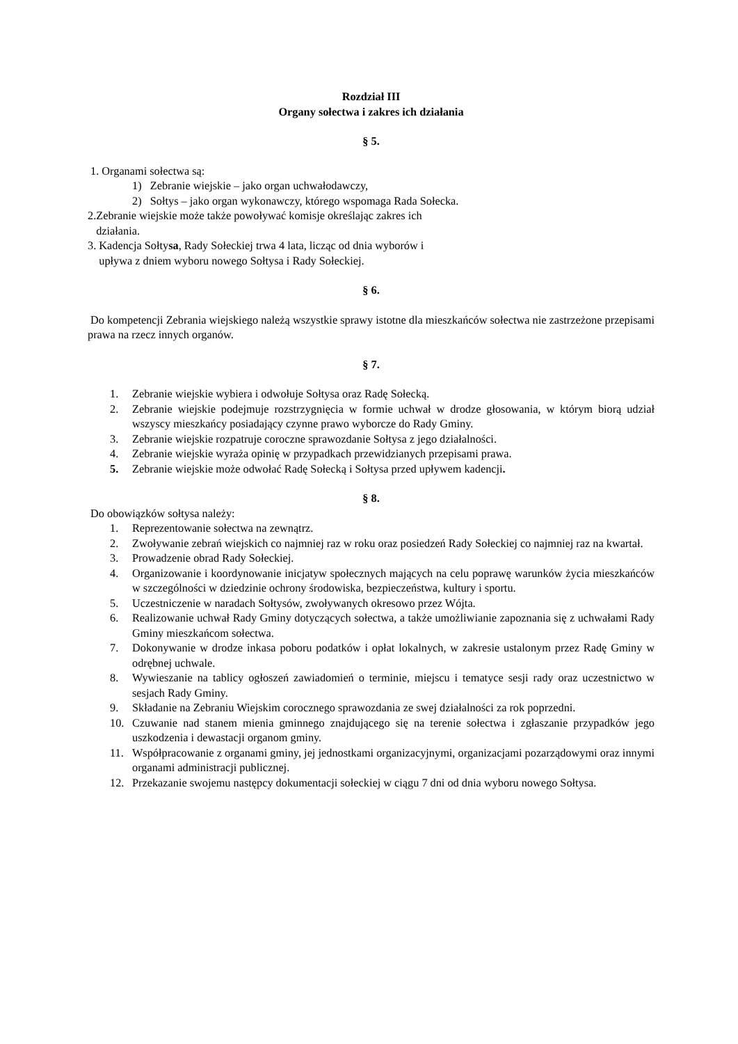Rozdział III
Organy sołectwa i zakres ich działania
§ 5.
1. Organami sołectwa są:
1) Zebranie wiejskie – jako organ uchwałodawczy,
2) Sołtys – jako organ wykonawczy, którego wspomaga Rada Sołecka.
2.Zebranie wiejskie może także powoływać komisje określając zakres ich
działania.
3. Kadencja Sołtysa, Rady Sołeckiej trwa 4 lata, licząc od dnia wyborów i
upływa z dniem wyboru nowego Sołtysa i Rady Sołeckiej.
§ 6.
Do kompetencji Zebrania wiejskiego należą wszystkie sprawy istotne dla mieszkańców sołectwa nie zastrzeżone przepisami prawa na rzecz innych organów.
§ 7.
1. Zebranie wiejskie wybiera i odwołuje Sołtysa oraz Radę Sołecką.
2. Zebranie wiejskie podejmuje rozstrzygnięcia w formie uchwał w drodze głosowania, w którym biorą udział wszyscy mieszkańcy posiadający czynne prawo wyborcze do Rady Gminy.
3. Zebranie wiejskie rozpatruje coroczne sprawozdanie Sołtysa z jego działalności.
4. Zebranie wiejskie wyraża opinię w przypadkach przewidzianych przepisami prawa.
5. Zebranie wiejskie może odwołać Radę Sołecką i Sołtysa przed upływem kadencji.
§ 8.
Do obowiązków sołtysa należy:
1. Reprezentowanie sołectwa na zewnątrz.
2. Zwoływanie zebrań wiejskich co najmniej raz w roku oraz posiedzeń Rady Sołeckiej co najmniej raz na kwartał.
3. Prowadzenie obrad Rady Sołeckiej.
4. Organizowanie i koordynowanie inicjatyw społecznych mających na celu poprawę warunków życia mieszkańców w szczególności w dziedzinie ochrony środowiska, bezpieczeństwa, kultury i sportu.
5. Uczestniczenie w naradach Sołtysów, zwoływanych okresowo przez Wójta.
6. Realizowanie uchwał Rady Gminy dotyczących sołectwa, a także umożliwianie zapoznania się z uchwałami Rady Gminy mieszkańcom sołectwa.
7. Dokonywanie w drodze inkasa poboru podatków i opłat lokalnych, w zakresie ustalonym przez Radę Gminy w odrębnej uchwale.
8. Wywieszanie na tablicy ogłoszeń zawiadomień o terminie, miejscu i tematyce sesji rady oraz uczestnictwo w sesjach Rady Gminy.
9. Składanie na Zebraniu Wiejskim corocznego sprawozdania ze swej działalności za rok poprzedni.
10. Czuwanie nad stanem mienia gminnego znajdującego się na terenie sołectwa i zgłaszanie przypadków jego uszkodzenia i dewastacji organom gminy.
11. Współpracowanie z organami gminy, jej jednostkami organizacyjnymi, organizacjami pozarządowymi oraz innymi organami administracji publicznej.
12. Przekazanie swojemu następcy dokumentacji sołeckiej w ciągu 7 dni od dnia wyboru nowego Sołtysa.